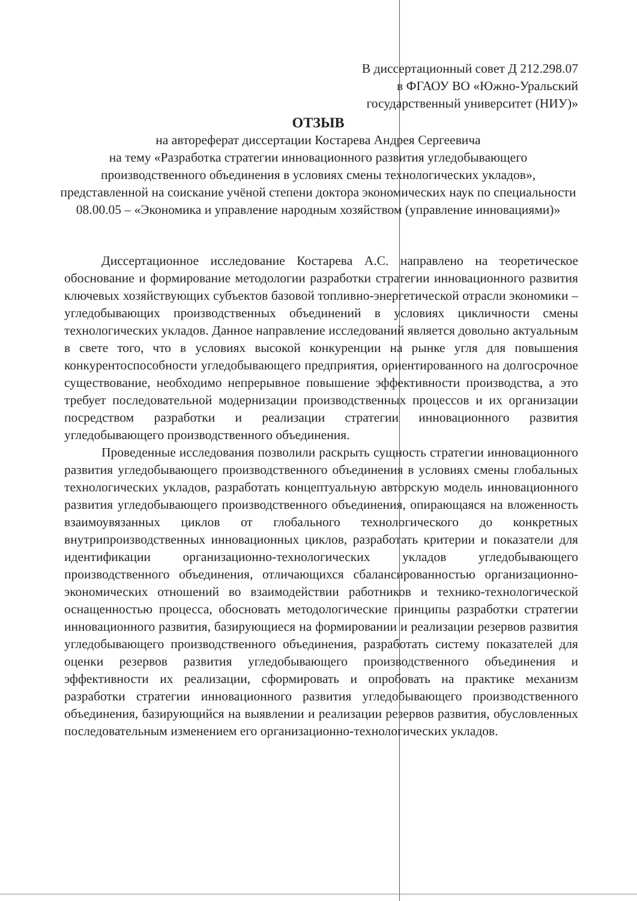В диссертационный совет Д 212.298.07
в ФГАОУ ВО «Южно-Уральский
государственный университет (НИУ)»
ОТЗЫВ
на автореферат диссертации Костарева Андрея Сергеевича
на тему «Разработка стратегии инновационного развития угледобывающего производственного объединения в условиях смены технологических укладов», представленной на соискание учёной степени доктора экономических наук по специальности 08.00.05 – «Экономика и управление народным хозяйством (управление инновациями)»
Диссертационное исследование Костарева А.С. направлено на теоретическое обоснование и формирование методологии разработки стратегии инновационного развития ключевых хозяйствующих субъектов базовой топливно-энергетической отрасли экономики – угледобывающих производственных объединений в условиях цикличности смены технологических укладов. Данное направление исследований является довольно актуальным в свете того, что в условиях высокой конкуренции на рынке угля для повышения конкурентоспособности угледобывающего предприятия, ориентированного на долгосрочное существование, необходимо непрерывное повышение эффективности производства, а это требует последовательной модернизации производственных процессов и их организации посредством разработки и реализации стратегии инновационного развития угледобывающего производственного объединения.
Проведенные исследования позволили раскрыть сущность стратегии инновационного развития угледобывающего производственного объединения в условиях смены глобальных технологических укладов, разработать концептуальную авторскую модель инновационного развития угледобывающего производственного объединения, опирающаяся на вложенность взаимоувязанных циклов от глобального технологического до конкретных внутрипроизводственных инновационных циклов, разработать критерии и показатели для идентификации организационно-технологических укладов угледобывающего производственного объединения, отличающихся сбалансированностью организационно-экономических отношений во взаимодействии работников и технико-технологической оснащенностью процесса, обосновать методологические принципы разработки стратегии инновационного развития, базирующиеся на формировании и реализации резервов развития угледобывающего производственного объединения, разработать систему показателей для оценки резервов развития угледобывающего производственного объединения и эффективности их реализации, сформировать и опробовать на практике механизм разработки стратегии инновационного развития угледобывающего производственного объединения, базирующийся на выявлении и реализации резервов развития, обусловленных последовательным изменением его организационно-технологических укладов.